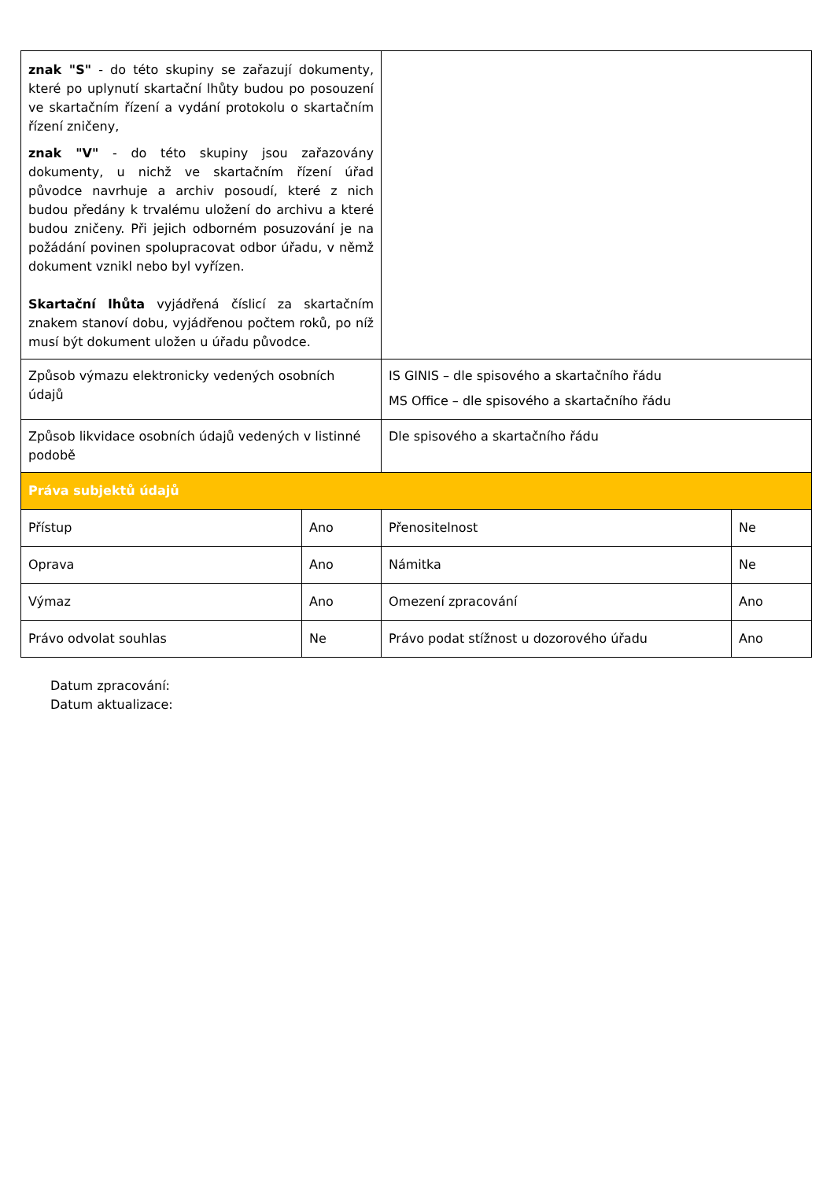| znak "S" - do této skupiny se zařazují dokumenty, které po uplynutí skartační lhůty budou po posouzení ve skartačním řízení a vydání protokolu o skartačním řízení zničeny, znak "V" - do této skupiny jsou zařazovány dokumenty, u nichž ve skartačním řízení úřad původce navrhuje a archiv posoudí, které z nich budou předány k trvalému uložení do archivu a které budou zničeny. Při jejich odborném posuzování je na požádání povinen spolupracovat odbor úřadu, v němž dokument vznikl nebo byl vyřízen. Skartační lhůta vyjádřená číslicí za skartačním znakem stanoví dobu, vyjádřenou počtem roků, po níž musí být dokument uložen u úřadu původce. | | | |
| Způsob výmazu elektronicky vedených osobních údajů | | IS GINIS – dle spisového a skartačního řádu MS Office – dle spisového a skartačního řádu | |
| Způsob likvidace osobních údajů vedených v listinné podobě | | Dle spisového a skartačního řádu | |
| Práva subjektů údajů | | | |
| Přístup | Ano | Přenositelnost | Ne |
| Oprava | Ano | Námitka | Ne |
| Výmaz | Ano | Omezení zpracování | Ano |
| Právo odvolat souhlas | Ne | Právo podat stížnost u dozorového úřadu | Ano |
Datum zpracování:
Datum aktualizace: